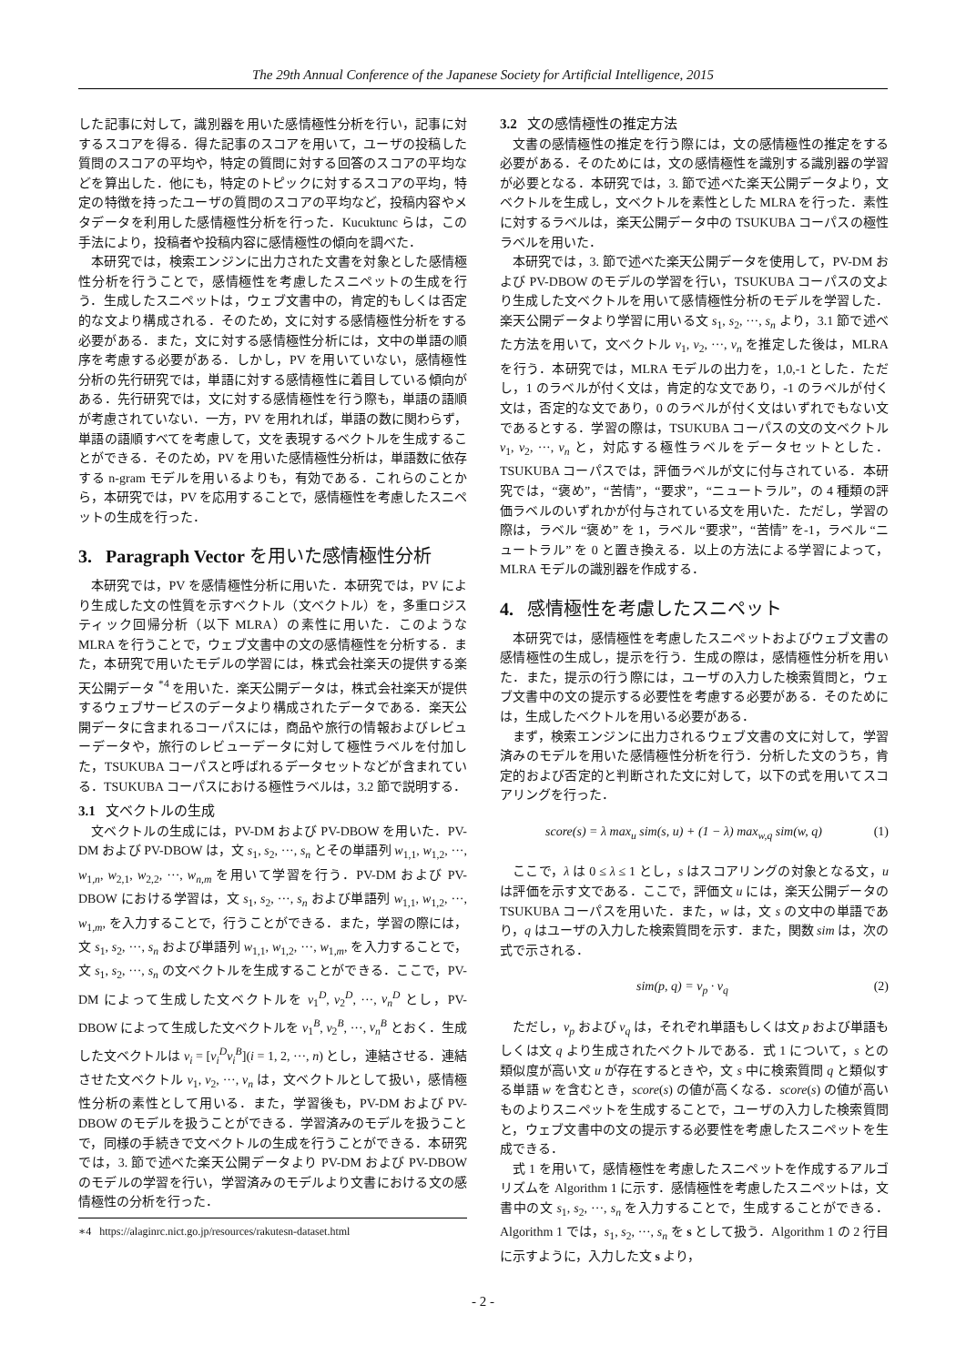The 29th Annual Conference of the Japanese Society for Artificial Intelligence, 2015
した記事に対して，識別器を用いた感情極性分析を行い，記事に対するスコアを得る．得た記事のスコアを用いて，ユーザの投稿した質問のスコアの平均や，特定の質問に対する回答のスコアの平均などを算出した．他にも，特定のトピックに対するスコアの平均，特定の特徴を持ったユーザの質問のスコアの平均など，投稿内容やメタデータを利用した感情極性分析を行った．Kucuktunc らは，この手法により，投稿者や投稿内容に感情極性の傾向を調べた．
本研究では，検索エンジンに出力された文書を対象とした感情極性分析を行うことで，感情極性を考慮したスニペットの生成を行う．生成したスニペットは，ウェブ文書中の，肯定的もしくは否定的な文より構成される．そのため，文に対する感情極性分析をする必要がある．また，文に対する感情極性分析には，文中の単語の順序を考慮する必要がある．しかし，PV を用いていない，感情極性分析の先行研究では，単語に対する感情極性に着目している傾向がある．先行研究では，文に対する感情極性を行う際も，単語の語順が考慮されていない．一方，PV を用れれば，単語の数に関わらず，単語の語順すべてを考慮して，文を表現するベクトルを生成することができる．そのため，PV を用いた感情極性分析は，単語数に依存する n-gram モデルを用いるよりも，有効である．これらのことから，本研究では，PV を応用することで，感情極性を考慮したスニペットの生成を行った．
3. Paragraph Vector を用いた感情極性分析
本研究では，PV を感情極性分析に用いた．本研究では，PV により生成した文の性質を示すベクトル（文ベクトル）を，多重ロジスティック回帰分析（以下 MLRA）の素性に用いた．このような MLRA を行うことで，ウェブ文書中の文の感情極性を分析する．また，本研究で用いたモデルの学習には，株式会社楽天の提供する楽天公開データ <sup>*4</sup> を用いた．楽天公開データは，株式会社楽天が提供するウェブサービスのデータより構成されたデータである．楽天公開データに含まれるコーパスには，商品や旅行の情報およびレビューデータや，旅行のレビューデータに対して極性ラベルを付加した，TSUKUBA コーパスと呼ばれるデータセットなどが含まれている．TSUKUBA コーパスにおける極性ラベルは，3.2 節で説明する．
3.1 文ベクトルの生成
文ベクトルの生成には，PV-DM および PV-DBOW を用いた．PV-DM および PV-DBOW は，文 s<sub>1</sub>, s<sub>2</sub>, ···, s<sub>n</sub> とその単語列 w<sub>1,1</sub>, w<sub>1,2</sub>, ···, w<sub>1,n</sub>, w<sub>2,1</sub>, w<sub>2,2</sub>, ···, w<sub>n,m</sub> を用いて学習を行う．PV-DM および PV-DBOW における学習は，文 s<sub>1</sub>, s<sub>2</sub>, ···, s<sub>n</sub> および単語列 w<sub>1,1</sub>, w<sub>1,2</sub>, ···, w<sub>1,m</sub>, を入力することで，行うことができる．また，学習の際には，文 s<sub>1</sub>, s<sub>2</sub>, ···, s<sub>n</sub> および単語列 w<sub>1,1</sub>, w<sub>1,2</sub>, ···, w<sub>1,m</sub>, を入力することで，文 s<sub>1</sub>, s<sub>2</sub>, ···, s<sub>n</sub> の文ベクトルを生成することができる．ここで，PV-DM によって生成した文ベクトルを v<sub>1</sub><sup>D</sup>, v<sub>2</sub><sup>D</sup>, ···, v<sub>n</sub><sup>D</sup> とし，PV-DBOW によって生成した文ベクトルを v<sub>1</sub><sup>B</sup>, v<sub>2</sub><sup>B</sup>, ···, v<sub>n</sub><sup>B</sup> とおく．生成した文ベクトルは v<sub>i</sub> = [v<sub>i</sub><sup>D</sup>v<sub>i</sub><sup>B</sup>](i = 1, 2, ···, n) とし，連結させる．連結させた文ベクトル v<sub>1</sub>, v<sub>2</sub>, ···, v<sub>n</sub> は，文ベクトルとして扱い，感情極性分析の素性として用いる．また，学習後も，PV-DM および PV-DBOW のモデルを扱うことができる．学習済みのモデルを扱うことで，同様の手続きで文ベクトルの生成を行うことができる．本研究では，3. 節で述べた楽天公開データより PV-DM および PV-DBOW のモデルの学習を行い，学習済みのモデルより文書における文の感情極性の分析を行った．
∗4 https://alaginrc.nict.go.jp/resources/rakutesn-dataset.html
3.2 文の感情極性の推定方法
文書の感情極性の推定を行う際には，文の感情極性の推定をする必要がある．そのためには，文の感情極性を識別する識別器の学習が必要となる．本研究では，3. 節で述べた楽天公開データより，文ベクトルを生成し，文ベクトルを素性とした MLRA を行った．素性に対するラベルは，楽天公開データ中の TSUKUBA コーパスの極性ラベルを用いた．
本研究では，3. 節で述べた楽天公開データを使用して，PV-DM および PV-DBOW のモデルの学習を行い，TSUKUBA コーパスの文より生成した文ベクトルを用いて感情極性分析のモデルを学習した．楽天公開データより学習に用いる文 s<sub>1</sub>, s<sub>2</sub>, ···, s<sub>n</sub> より，3.1 節で述べた方法を用いて，文ベクトル v<sub>1</sub>, v<sub>2</sub>, ···, v<sub>n</sub> を推定した後は，MLRA を行う．本研究では，MLRA モデルの出力を，1,0,-1 とした．ただし，1 のラベルが付く文は，肯定的な文であり，-1 のラベルが付く文は，否定的な文であり，0 のラベルが付く文はいずれでもない文であるとする．学習の際は，TSUKUBA コーパスの文の文ベクトル v<sub>1</sub>, v<sub>2</sub>, ···, v<sub>n</sub> と，対応する極性ラベルをデータセットとした．TSUKUBA コーパスでは，評価ラベルが文に付与されている．本研究では，“褒め”，“苦情”，“要求”，“ニュートラル”，の 4 種類の評価ラベルのいずれかが付与されている文を用いた．ただし，学習の際は，ラベル “褒め” を 1，ラベル “要求”，“苦情” を-1，ラベル “ニュートラル” を 0 と置き換える．以上の方法による学習によって，MLRA モデルの識別器を作成する．
4. 感情極性を考慮したスニペット
本研究では，感情極性を考慮したスニペットおよびウェブ文書の感情極性の生成し，提示を行う．生成の際は，感情極性分析を用いた．また，提示の行う際には，ユーザの入力した検索質問と，ウェブ文書中の文の提示する必要性を考慮する必要がある．そのためには，生成したベクトルを用いる必要がある．
まず，検索エンジンに出力されるウェブ文書の文に対して，学習済みのモデルを用いた感情極性分析を行う．分析した文のうち，肯定的および否定的と判断された文に対して，以下の式を用いてスコアリングを行った．
score(s) = λ max<sub>u</sub> sim(s, u) + (1 − λ) max<sub>w,q</sub> sim(w, q) (1)
ここで，λ は 0 ≤ λ ≤ 1 とし，s はスコアリングの対象となる文，u は評価を示す文である．ここで，評価文 u には，楽天公開データの TSUKUBA コーパスを用いた．また，w は，文 s の文中の単語であり，q はユーザの入力した検索質問を示す．また，関数 sim は，次の式で示される．
sim(p, q) = v<sub>p</sub> · v<sub>q</sub> (2)
ただし，v<sub>p</sub> および v<sub>q</sub> は，それぞれ単語もしくは文 p および単語もしくは文 q より生成されたベクトルである．式 1 について，s との類似度が高い文 u が存在するときや，文 s 中に検索質問 q と類似する単語 w を含むとき，score(s) の値が高くなる．score(s) の値が高いものよりスニペットを生成することで，ユーザの入力した検索質問と，ウェブ文書中の文の提示する必要性を考慮したスニペットを生成できる．
式 1 を用いて，感情極性を考慮したスニペットを作成するアルゴリズムを Algorithm 1 に示す．感情極性を考慮したスニペットは，文書中の文 s<sub>1</sub>, s<sub>2</sub>, ···, s<sub>n</sub> を入力することで，生成することができる．Algorithm 1 では，s<sub>1</sub>, s<sub>2</sub>, ···, s<sub>n</sub> を s として扱う．Algorithm 1 の 2 行目に示すように，入力した文 s より，
- 2 -